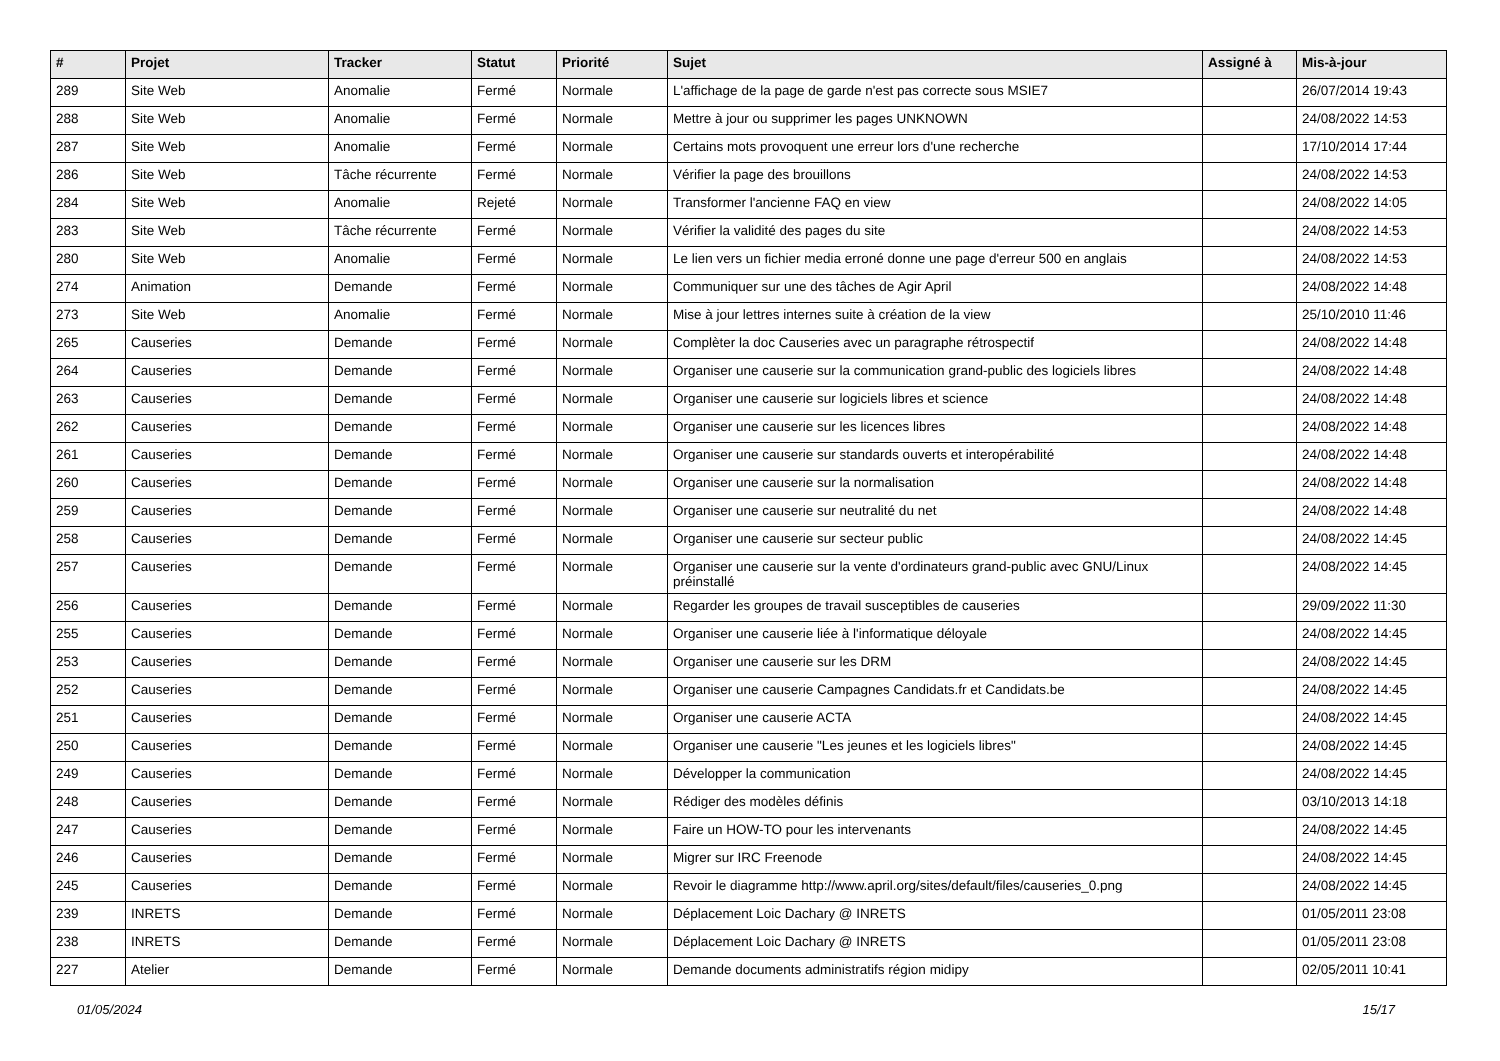| # | Projet | Tracker | Statut | Priorité | Sujet | Assigné à | Mis-à-jour |
| --- | --- | --- | --- | --- | --- | --- | --- |
| 289 | Site Web | Anomalie | Fermé | Normale | L'affichage de la page de garde n'est pas correcte sous MSIE7 | | 26/07/2014 19:43 |
| 288 | Site Web | Anomalie | Fermé | Normale | Mettre à jour ou supprimer les pages UNKNOWN | | 24/08/2022 14:53 |
| 287 | Site Web | Anomalie | Fermé | Normale | Certains mots provoquent une erreur lors d'une recherche | | 17/10/2014 17:44 |
| 286 | Site Web | Tâche récurrente | Fermé | Normale | Vérifier la page des brouillons | | 24/08/2022 14:53 |
| 284 | Site Web | Anomalie | Rejeté | Normale | Transformer l'ancienne FAQ en view | | 24/08/2022 14:05 |
| 283 | Site Web | Tâche récurrente | Fermé | Normale | Vérifier la validité des pages du site | | 24/08/2022 14:53 |
| 280 | Site Web | Anomalie | Fermé | Normale | Le lien vers un fichier media erroné donne une page d'erreur 500 en anglais | | 24/08/2022 14:53 |
| 274 | Animation | Demande | Fermé | Normale | Communiquer sur une des tâches de Agir April | | 24/08/2022 14:48 |
| 273 | Site Web | Anomalie | Fermé | Normale | Mise à jour lettres internes suite à création de la view | | 25/10/2010 11:46 |
| 265 | Causeries | Demande | Fermé | Normale | Complèter la doc Causeries avec un paragraphe rétrospectif | | 24/08/2022 14:48 |
| 264 | Causeries | Demande | Fermé | Normale | Organiser une causerie sur la communication grand-public des logiciels libres | | 24/08/2022 14:48 |
| 263 | Causeries | Demande | Fermé | Normale | Organiser une causerie sur logiciels libres et science | | 24/08/2022 14:48 |
| 262 | Causeries | Demande | Fermé | Normale | Organiser une causerie sur les licences libres | | 24/08/2022 14:48 |
| 261 | Causeries | Demande | Fermé | Normale | Organiser une causerie sur standards ouverts et interopérabilité | | 24/08/2022 14:48 |
| 260 | Causeries | Demande | Fermé | Normale | Organiser une causerie sur la normalisation | | 24/08/2022 14:48 |
| 259 | Causeries | Demande | Fermé | Normale | Organiser une causerie sur neutralité du net | | 24/08/2022 14:48 |
| 258 | Causeries | Demande | Fermé | Normale | Organiser une causerie sur secteur public | | 24/08/2022 14:45 |
| 257 | Causeries | Demande | Fermé | Normale | Organiser une causerie sur la vente d'ordinateurs grand-public avec GNU/Linux préinstallé | | 24/08/2022 14:45 |
| 256 | Causeries | Demande | Fermé | Normale | Regarder les groupes de travail susceptibles de causeries | | 29/09/2022 11:30 |
| 255 | Causeries | Demande | Fermé | Normale | Organiser une causerie liée à l'informatique déloyale | | 24/08/2022 14:45 |
| 253 | Causeries | Demande | Fermé | Normale | Organiser une causerie sur les DRM | | 24/08/2022 14:45 |
| 252 | Causeries | Demande | Fermé | Normale | Organiser une causerie Campagnes Candidats.fr et Candidats.be | | 24/08/2022 14:45 |
| 251 | Causeries | Demande | Fermé | Normale | Organiser une causerie ACTA | | 24/08/2022 14:45 |
| 250 | Causeries | Demande | Fermé | Normale | Organiser une causerie "Les jeunes et les logiciels libres" | | 24/08/2022 14:45 |
| 249 | Causeries | Demande | Fermé | Normale | Développer la communication | | 24/08/2022 14:45 |
| 248 | Causeries | Demande | Fermé | Normale | Rédiger des modèles définis | | 03/10/2013 14:18 |
| 247 | Causeries | Demande | Fermé | Normale | Faire un HOW-TO pour les intervenants | | 24/08/2022 14:45 |
| 246 | Causeries | Demande | Fermé | Normale | Migrer sur IRC Freenode | | 24/08/2022 14:45 |
| 245 | Causeries | Demande | Fermé | Normale | Revoir le diagramme http://www.april.org/sites/default/files/causeries_0.png | | 24/08/2022 14:45 |
| 239 | INRETS | Demande | Fermé | Normale | Déplacement Loic Dachary @ INRETS | | 01/05/2011 23:08 |
| 238 | INRETS | Demande | Fermé | Normale | Déplacement Loic Dachary @ INRETS | | 01/05/2011 23:08 |
| 227 | Atelier | Demande | Fermé | Normale | Demande documents administratifs région midipy | | 02/05/2011 10:41 |
01/05/2024 15/17